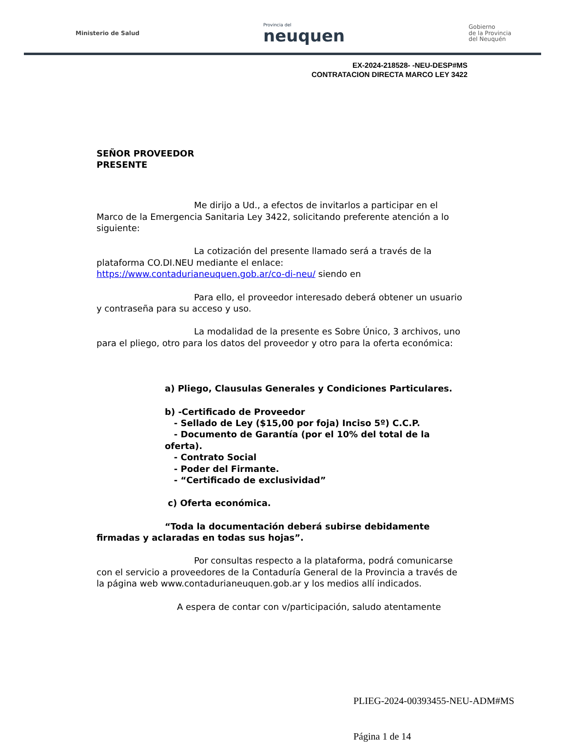Ministerio de Salud Provincia del
neuquen Gobierno
de la Provincia
del Neuquén
EX-2024-218528- -NEU-DESP#MS
CONTRATACION DIRECTA MARCO LEY 3422
SEÑOR PROVEEDOR
PRESENTE
Me dirijo a Ud., a efectos de invitarlos a participar en el Marco de la Emergencia Sanitaria Ley 3422, solicitando preferente atención a lo siguiente:
La cotización del presente llamado será a través de la plataforma CO.DI.NEU mediante el enlace: https://www.contadurianeuquen.gob.ar/co-di-neu/ siendo en
Para ello, el proveedor interesado deberá obtener un usuario y contraseña para su acceso y uso.
La modalidad de la presente es Sobre Único, 3 archivos, uno para el pliego, otro para los datos del proveedor y otro para la oferta económica:
a) Pliego, Clausulas Generales y Condiciones Particulares.
b) -Certificado de Proveedor
- Sellado de Ley ($15,00 por foja) Inciso 5º) C.C.P.
- Documento de Garantía (por el 10% del total de la oferta).
- Contrato Social
- Poder del Firmante.
- “Certificado de exclusividad”
c) Oferta económica.
“Toda la documentación deberá subirse debidamente firmadas y aclaradas en todas sus hojas”.
Por consultas respecto a la plataforma, podrá comunicarse con el servicio a proveedores de la Contaduría General de la Provincia a través de la página web www.contadurianeuquen.gob.ar y los medios allí indicados.
A espera de contar con v/participación, saludo atentamente
PLIEG-2024-00393455-NEU-ADM#MS
Página 1 de 14